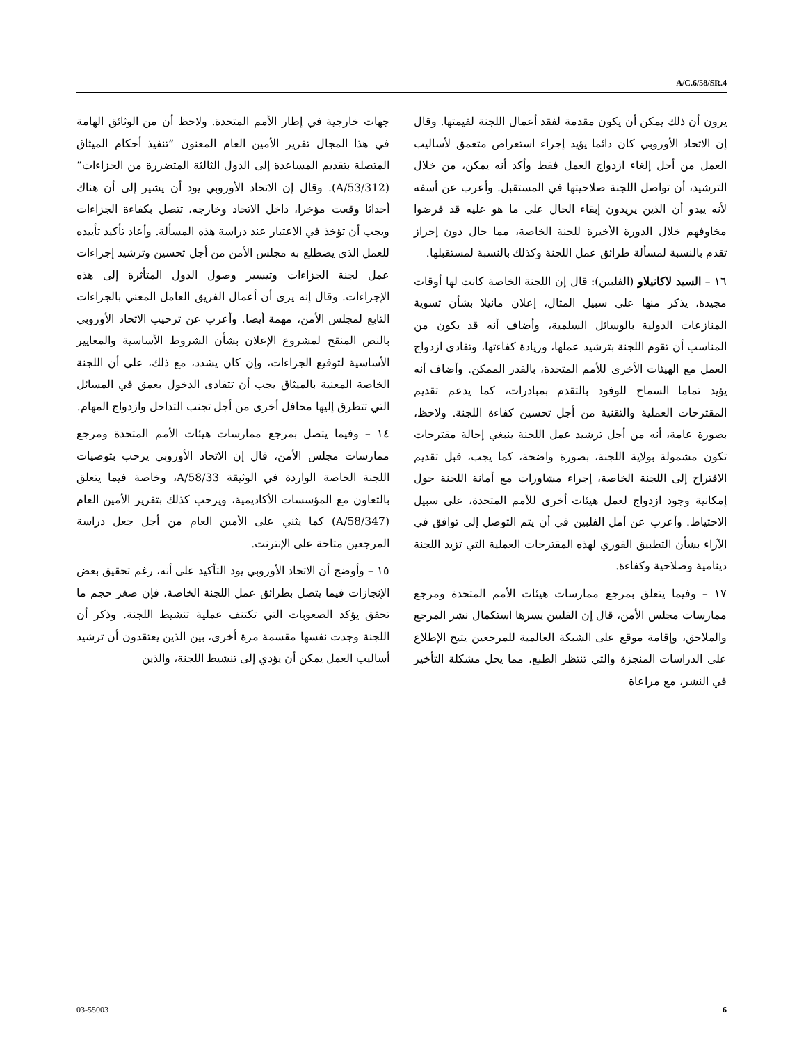A/C.6/58/SR.4
جهات خارجية في إطار الأمم المتحدة. ولاحظ أن من الوثائق الهامة في هذا المجال تقرير الأمين العام المعنون ”تنفيذ أحكام الميثاق المتصلة بتقديم المساعدة إلى الدول الثالثة المتضررة من الجزاءات“ (A/53/312). وقال إن الاتحاد الأوروبي يود أن يشير إلى أن هناك أحداثا وقعت مؤخرا، داخل الاتحاد وخارجه، تتصل بكفاءة الجزاءات ويجب أن تؤخذ في الاعتبار عند دراسة هذه المسألة. وأعاد تأكيد تأييده للعمل الذي يضطلع به مجلس الأمن من أجل تحسين وترشيد إجراءات عمل لجنة الجزاءات وتيسير وصول الدول المتأثرة إلى هذه الإجراءات. وقال إنه يرى أن أعمال الفريق العامل المعني بالجزاءات التابع لمجلس الأمن، مهمة أيضا. وأعرب عن ترحيب الاتحاد الأوروبي بالنص المنقح لمشروع الإعلان بشأن الشروط الأساسية والمعايير الأساسية لتوقيع الجزاءات، وإن كان يشدد، مع ذلك، على أن اللجنة الخاصة المعنية بالميثاق يجب أن تتفادى الدخول بعمق في المسائل التي تتطرق إليها محافل أخرى من أجل تجنب التداخل وازدواج المهام.
١٤ – وفيما يتصل بمرجع ممارسات هيئات الأمم المتحدة ومرجع ممارسات مجلس الأمن، قال إن الاتحاد الأوروبي يرحب بتوصيات اللجنة الخاصة الواردة في الوثيقة A/58/33، وخاصة فيما يتعلق بالتعاون مع المؤسسات الأكاديمية، ويرحب كذلك بتقرير الأمين العام (A/58/347) كما يثني على الأمين العام من أجل جعل دراسة المرجعين متاحة على الإنترنت.
١٥ – وأوضح أن الاتحاد الأوروبي يود التأكيد على أنه، رغم تحقيق بعض الإنجازات فيما يتصل بطرائق عمل اللجنة الخاصة، فإن صغر حجم ما تحقق يؤكد الصعوبات التي تكتنف عملية تنشيط اللجنة. وذكر أن اللجنة وجدت نفسها مقسمة مرة أخرى، بين الذين يعتقدون أن ترشيد أساليب العمل يمكن أن يؤدي إلى تنشيط اللجنة، والذين
يرون أن ذلك يمكن أن يكون مقدمة لفقد أعمال اللجنة لقيمتها. وقال إن الاتحاد الأوروبي كان دائما يؤيد إجراء استعراض متعمق لأساليب العمل من أجل إلغاء ازدواج العمل فقط وأكد أنه يمكن، من خلال الترشيد، أن تواصل اللجنة صلاحيتها في المستقبل. وأعرب عن أسفه لأنه يبدو أن الذين يريدون إبقاء الحال على ما هو عليه قد فرضوا مخاوفهم خلال الدورة الأخيرة للجنة الخاصة، مما حال دون إحراز تقدم بالنسبة لمسألة طرائق عمل اللجنة وكذلك بالنسبة لمستقبلها.
١٦ – السيد لاكانيلاو (الفلبين): قال إن اللجنة الخاصة كانت لها أوقات مجيدة، يذكر منها على سبيل المثال، إعلان مانيلا بشأن تسوية المنازعات الدولية بالوسائل السلمية، وأضاف أنه قد يكون من المناسب أن تقوم اللجنة بترشيد عملها، وزيادة كفاءتها، وتفادي ازدواج العمل مع الهيئات الأخرى للأمم المتحدة، بالقدر الممكن. وأضاف أنه يؤيد تماما السماح للوفود بالتقدم بمبادرات، كما يدعم تقديم المقترحات العملية والتقنية من أجل تحسين كفاءة اللجنة. ولاحظ، بصورة عامة، أنه من أجل ترشيد عمل اللجنة ينبغي إحالة مقترحات تكون مشمولة بولاية اللجنة، بصورة واضحة، كما يجب، قبل تقديم الاقتراح إلى اللجنة الخاصة، إجراء مشاورات مع أمانة اللجنة حول إمكانية وجود ازدواج لعمل هيئات أخرى للأمم المتحدة، على سبيل الاحتياط. وأعرب عن أمل الفلبين في أن يتم التوصل إلى توافق في الآراء بشأن التطبيق الفوري لهذه المقترحات العملية التي تزيد اللجنة دينامية وصلاحية وكفاءة.
١٧ – وفيما يتعلق بمرجع ممارسات هيئات الأمم المتحدة ومرجع ممارسات مجلس الأمن، قال إن الفلبين يسرها استكمال نشر المرجع والملاحق، وإقامة موقع على الشبكة العالمية للمرجعين يتيح الإطلاع على الدراسات المنجزة والتي تنتظر الطبع، مما يحل مشكلة التأخير في النشر، مع مراعاة
03-55003 6